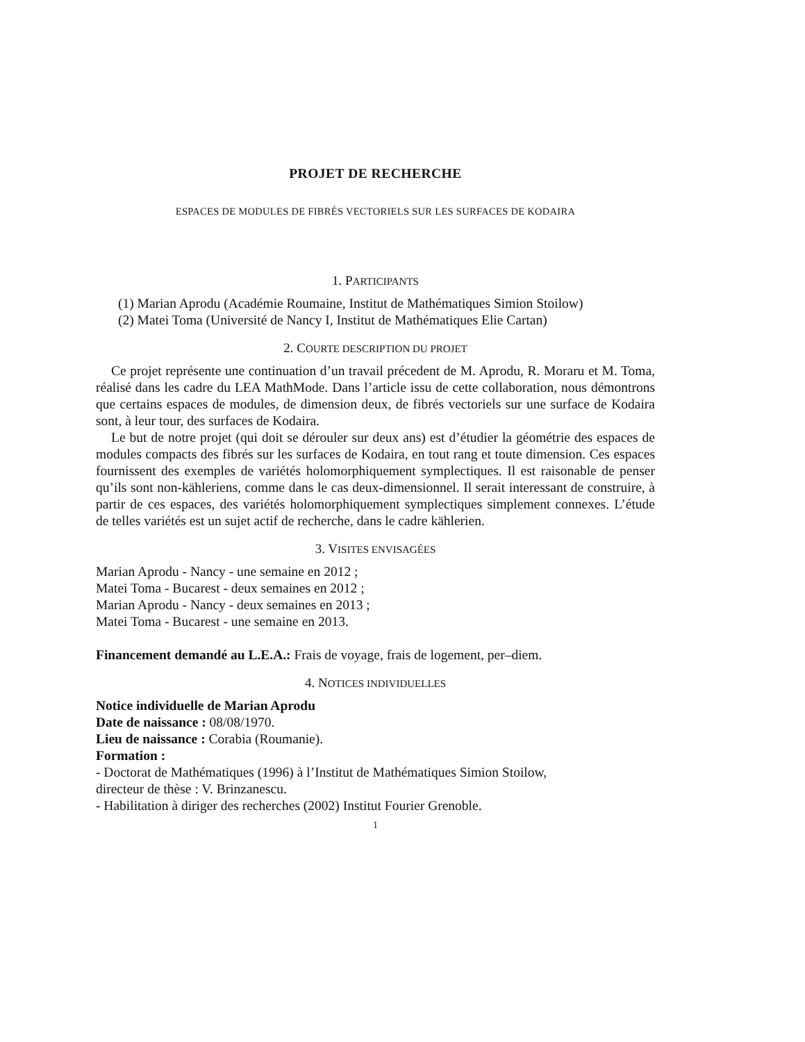PROJET DE RECHERCHE
ESPACES DE MODULES DE FIBRÉS VECTORIELS SUR LES SURFACES DE KODAIRA
1. PARTICIPANTS
(1) Marian Aprodu (Académie Roumaine, Institut de Mathématiques Simion Stoilow)
(2) Matei Toma (Université de Nancy I, Institut de Mathématiques Elie Cartan)
2. COURTE DESCRIPTION DU PROJET
Ce projet représente une continuation d’un travail précedent de M. Aprodu, R. Moraru et M. Toma, réalisé dans les cadre du LEA MathMode. Dans l’article issu de cette collaboration, nous démontrons que certains espaces de modules, de dimension deux, de fibrés vectoriels sur une surface de Kodaira sont, à leur tour, des surfaces de Kodaira.
Le but de notre projet (qui doit se dérouler sur deux ans) est d’étudier la géométrie des espaces de modules compacts des fibrés sur les surfaces de Kodaira, en tout rang et toute dimension. Ces espaces fournissent des exemples de variétés holomorphiquement symplectiques. Il est raisonable de penser qu’ils sont non-kähleriens, comme dans le cas deux-dimensionnel. Il serait interessant de construire, à partir de ces espaces, des variétés holomorphiquement symplectiques simplement connexes. L’étude de telles variétés est un sujet actif de recherche, dans le cadre kählerien.
3. VISITES ENVISAGÉES
Marian Aprodu - Nancy - une semaine en 2012 ;
Matei Toma - Bucarest - deux semaines en 2012 ;
Marian Aprodu - Nancy - deux semaines en 2013 ;
Matei Toma - Bucarest - une semaine en 2013.
Financement demandé au L.E.A.: Frais de voyage, frais de logement, per–diem.
4. NOTICES INDIVIDUELLES
Notice individuelle de Marian Aprodu
Date de naissance : 08/08/1970.
Lieu de naissance : Corabia (Roumanie).
Formation :
- Doctorat de Mathématiques (1996) à l’Institut de Mathématiques Simion Stoilow,
directeur de thèse : V. Brinzanescu.
- Habilitation à diriger des recherches (2002) Institut Fourier Grenoble.
1